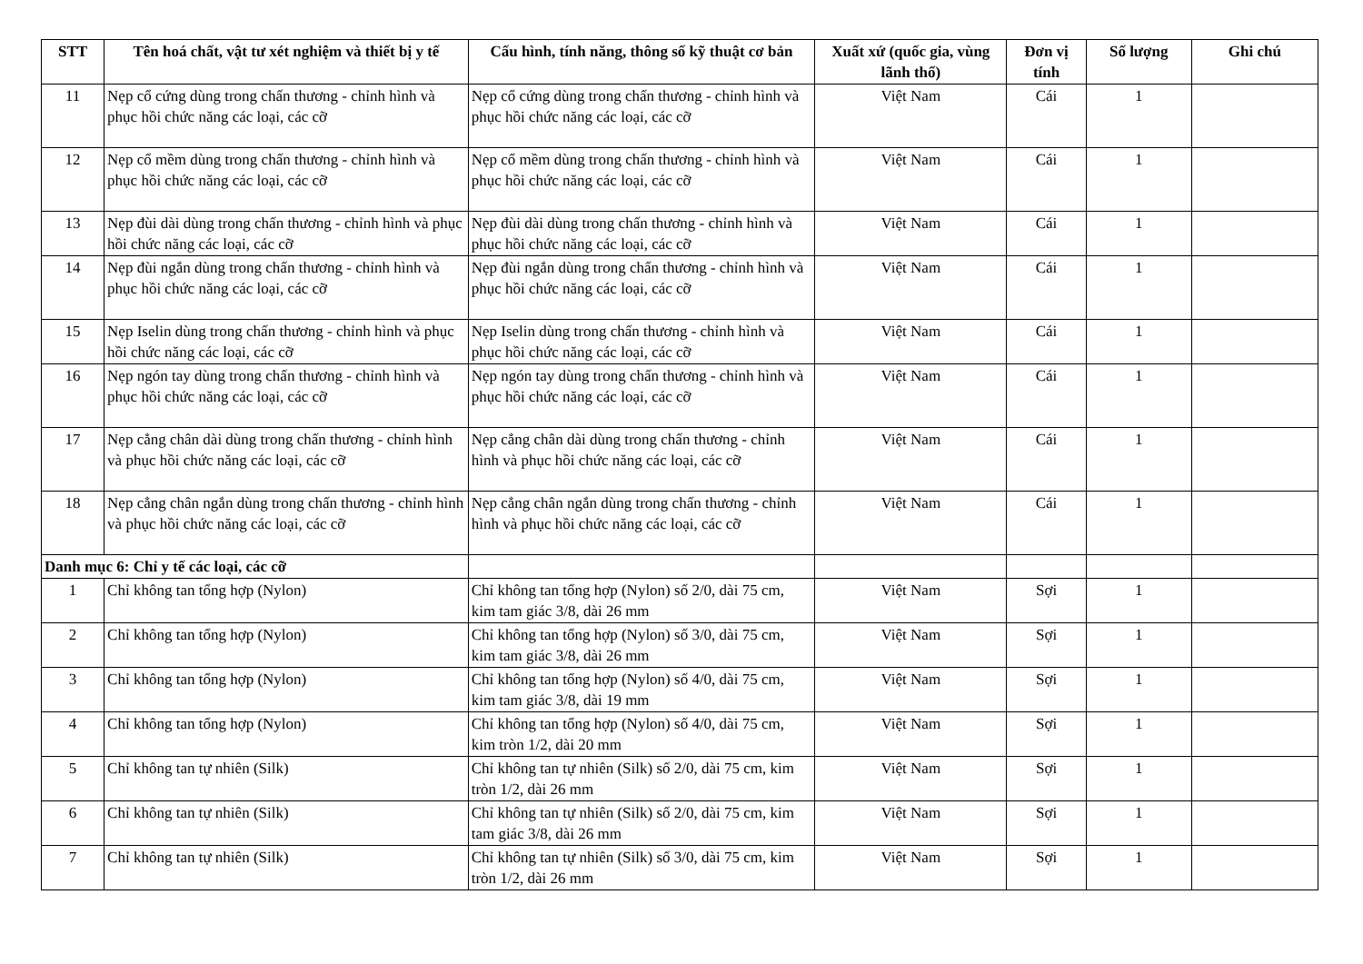| STT | Tên hoá chất, vật tư xét nghiệm và thiết bị y tế | Cấu hình, tính năng, thông số kỹ thuật cơ bản | Xuất xứ (quốc gia, vùng lãnh thổ) | Đơn vị tính | Số lượng | Ghi chú |
| --- | --- | --- | --- | --- | --- | --- |
| 11 | Nẹp cổ cứng dùng trong chấn thương - chỉnh hình và phục hồi chức năng các loại, các cỡ | Nẹp cổ cứng dùng trong chấn thương - chỉnh hình và phục hồi chức năng các loại, các cỡ | Việt Nam | Cái | 1 | |
| 12 | Nẹp cổ mềm dùng trong chấn thương - chỉnh hình và phục hồi chức năng các loại, các cỡ | Nẹp cổ mềm dùng trong chấn thương - chỉnh hình và phục hồi chức năng các loại, các cỡ | Việt Nam | Cái | 1 | |
| 13 | Nẹp đùi dài dùng trong chấn thương - chỉnh hình và phục hồi chức năng các loại, các cỡ | Nẹp đùi dài dùng trong chấn thương - chỉnh hình và phục hồi chức năng các loại, các cỡ | Việt Nam | Cái | 1 | |
| 14 | Nẹp đùi ngắn dùng trong chấn thương - chỉnh hình và phục hồi chức năng các loại, các cỡ | Nẹp đùi ngắn dùng trong chấn thương - chỉnh hình và phục hồi chức năng các loại, các cỡ | Việt Nam | Cái | 1 | |
| 15 | Nẹp Iselin dùng trong chấn thương - chỉnh hình và phục hồi chức năng các loại, các cỡ | Nẹp Iselin dùng trong chấn thương - chỉnh hình và phục hồi chức năng các loại, các cỡ | Việt Nam | Cái | 1 | |
| 16 | Nẹp ngón tay dùng trong chấn thương - chỉnh hình và phục hồi chức năng các loại, các cỡ | Nẹp ngón tay dùng trong chấn thương - chỉnh hình và phục hồi chức năng các loại, các cỡ | Việt Nam | Cái | 1 | |
| 17 | Nẹp cẳng chân dài dùng trong chấn thương - chỉnh hình và phục hồi chức năng các loại, các cỡ | Nẹp cẳng chân dài dùng trong chấn thương - chỉnh hình và phục hồi chức năng các loại, các cỡ | Việt Nam | Cái | 1 | |
| 18 | Nẹp cẳng chân ngắn dùng trong chấn thương - chỉnh hình và phục hồi chức năng các loại, các cỡ | Nẹp cẳng chân ngắn dùng trong chấn thương - chỉnh hình và phục hồi chức năng các loại, các cỡ | Việt Nam | Cái | 1 | |
| Danh mục 6: Chỉ y tế các loại, các cỡ | | | | | | |
| 1 | Chỉ không tan tổng hợp (Nylon) | Chỉ không tan tổng hợp (Nylon) số 2/0, dài 75 cm, kim tam giác 3/8, dài 26 mm | Việt Nam | Sợi | 1 | |
| 2 | Chỉ không tan tổng hợp (Nylon) | Chỉ không tan tổng hợp (Nylon) số 3/0, dài 75 cm, kim tam giác 3/8, dài 26 mm | Việt Nam | Sợi | 1 | |
| 3 | Chỉ không tan tổng hợp (Nylon) | Chỉ không tan tổng hợp (Nylon) số 4/0, dài 75 cm, kim tam giác 3/8, dài 19 mm | Việt Nam | Sợi | 1 | |
| 4 | Chỉ không tan tổng hợp (Nylon) | Chỉ không tan tổng hợp (Nylon) số 4/0, dài 75 cm, kim tròn 1/2, dài 20 mm | Việt Nam | Sợi | 1 | |
| 5 | Chỉ không tan tự nhiên (Silk) | Chỉ không tan tự nhiên (Silk) số 2/0, dài 75 cm, kim tròn 1/2, dài 26 mm | Việt Nam | Sợi | 1 | |
| 6 | Chỉ không tan tự nhiên (Silk) | Chỉ không tan tự nhiên (Silk) số 2/0, dài 75 cm, kim tam giác 3/8, dài 26 mm | Việt Nam | Sợi | 1 | |
| 7 | Chỉ không tan tự nhiên (Silk) | Chỉ không tan tự nhiên (Silk) số 3/0, dài 75 cm, kim tròn 1/2, dài 26 mm | Việt Nam | Sợi | 1 | |